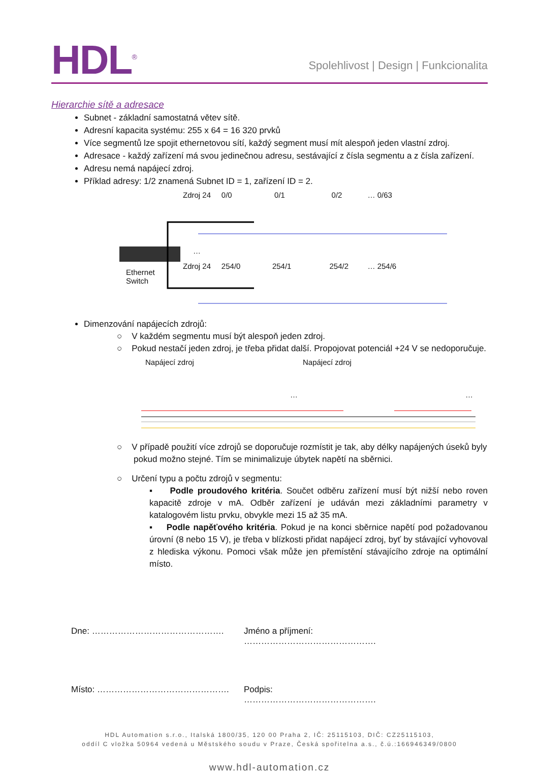HDL<sup>®</sup>
Spolehlivost | Design | Funkcionalita
Hierarchie sítě a adresace
Subnet - základní samostatná větev sítě.
Adresní kapacita systému: 255 x 64 = 16 320 prvků
Více segmentů lze spojit ethernetovou sítí, každý segment musí mít alespoň jeden vlastní zdroj.
Adresace - každý zařízení má svou jedinečnou adresu, sestávající z čísla segmentu a z čísla zařízení.
Adresu nemá napájecí zdroj.
Příklad adresy: 1/2 znamená Subnet ID = 1, zařízení ID = 2.
Zdroj 24 0/0 0/1 0/2 … 0/63
…
Zdroj 24 254/0 254/1 254/2 … 254/6
Ethernet
Switch
Dimenzování napájecích zdrojů:
○ V každém segmentu musí být alespoň jeden zdroj.
○ Pokud nestačí jeden zdroj, je třeba přidat další. Propojovat potenciál +24 V se nedoporučuje.
Napájecí zdroj Napájecí zdroj
… …
○ V případě použití více zdrojů se doporučuje rozmístit je tak, aby délky napájených úseků byly
pokud možno stejné. Tím se minimalizuje úbytek napětí na sběrnici.
○ Určení typu a počtu zdrojů v segmentu:
▪ Podle proudového kritéria. Součet odběru zařízení musí být nižší nebo roven kapacitě zdroje v mA. Odběr zařízení je udáván mezi základními parametry v katalogovém listu prvku, obvykle mezi 15 až 35 mA.
▪ Podle napěťového kritéria. Pokud je na konci sběrnice napětí pod požadovanou úrovní (8 nebo 15 V), je třeba v blízkosti přidat napájecí zdroj, byť by stávající vyhovoval z hlediska výkonu. Pomoci však může jen přemístění stávajícího zdroje na optimální místo.
Dne: ………………………………………. Jméno a příjmení: ……………………………………….
Místo: ………………………………………. Podpis: ……………………………………….
HDL Automation s.r.o., Italská 1800/35, 120 00 Praha 2, IČ: 25115103, DIČ: CZ25115103,
oddíl C vložka 50964 vedená u Městského soudu v Praze, Česká spořitelna a.s., č.ú.:166946349/0800
www.hdl-automation.cz